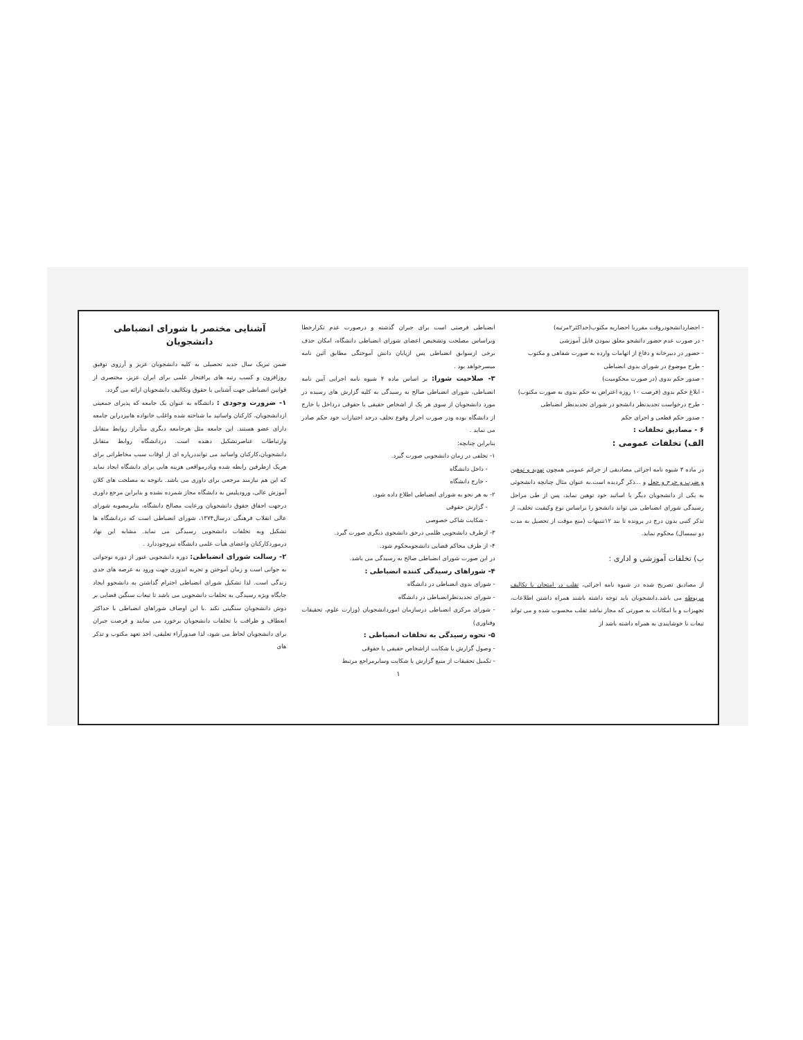آشنایی مختصر با شورای انضباطی دانشجویان
ضمن تبریک سال جدید تحصیلی به کلیه دانشجویان عزیز و آرزوی توفیق روزافزون و کسب رتبه های پرافتخار علمی برای ایران عزیز، مختصری از قوانین انضباطی جهت آشنایی با حقوق وتکالیف دانشجویان ارائه می گردد.
۱- ضرورت وجودی : دانشگاه به عنوان یک جامعه که پذیرای جمعیتی ازدانشجویان، کارکنان واساتید ما شناخته شده واغلب خانواده هانیزدراین جامعه دارای عضو هستند. این جامعه مثل هرجامعه دیگری متأثراز روابط متقابل وارتباطات عناصرتشکیل دهنده است. دردانشگاه روابط متقابل دانشجویان،کارکنان واساتید می توانددرپاره ای از اوقات سبب مخاطراتی برای هریک ازطرفین رابطه شده ویادرمواقعی هزینه هایی برای دانشگاه ایجاد نماید که این هم نیازمند مرجعی برای داوری می باشد. باتوجه به مصلحت های کلان آموزش عالی، ورودپلیس به دانشگاه مجاز شمرده نشده و بنابراین مرجع داوری درجهت احقاق حقوق دانشجویان ورعایت مصالح دانشگاه، بنابرمصوبه شورای عالی انقلاب فرهنگی درسال۱۳۷۴، شورای انضباطی است که دردانشگاه ها تشکیل وبه تخلفات دانشجویی رسیدگی می نماید. مشابه این نهاد درموردکارکنان واعضای هیأت علمی دانشگاه نیزوجوددارد .
۲- رسالت شورای انضباطی: دوره دانشجویی عبور از دوره نوجوانی به جوانی است و زمان آموختن و تجربه اندوزی جهت ورود به عرصه های جدی زندگی است. لذا تشکیل شورای انضباطی احترام گذاشتن به دانشجوو ایجاد جایگاه ویژه رسیدگی به تخلفات دانشجویی می باشد تا تبعات سنگین قضایی بر دوش دانشجویان سنگینی نکند .با این اوصاف شوراهای انضباطی با حداکثر انعطاف و ظرافت با تخلفات دانشجویان برخورد می نمایند و فرصت جبران برای دانشجویان لحاظ می شود، لذا صدورآراء تعلیقی، اخذ تعهد مکتوب و تذکر های
انضباطی فرصتی است برای جبران گذشته و درصورت عدم تکرارخطا وبراساس مصلحت وتشخیص اعضای شورای انضباطی دانشگاه، امکان حذف برخی ازسوابق انضباطی پس ازپایان دانش آموختگی مطابق آئین نامه میسرخواهد بود .
۳- صلاحیت شورا: بر اساس ماده ۴ شیوه نامه اجرایی آیین نامه انضباطی، شورای انضباطی صالح به رسیدگی به کلیه گزارش های رسیده در مورد دانشجویان از سوی هر یک از اشخاص حقیقی یا حقوقی درداخل یا خارج از دانشگاه بوده ودر صورت احراز وقوع تخلف درحد اختیارات خود حکم صادر می نماید .
بنابراین چنانچه:
۱- تخلفی در زمان دانشجویی صورت گیرد.
- داخل دانشگاه
- خارج دانشگاه
۲- به هر نحو به شورای انضباطی اطلاع داده شود.
- گزارش حقوقی
- شکایت شاکی خصوصی
۳- ازطرف دانشجویی ظلمی درحق دانشجوی دیگری صورت گیرد.
۴- از طرف محاکم قضایی دانشجومحکوم شود.
در این صورت شورای انضباطی صالح به رسیدگی می باشد.
۴- شوراهای رسیدگی کننده انضباطی :
- شورای بدوی انضباطی در دانشگاه
- شورای تجدیدنظرانضباطی در دانشگاه
- شورای مرکزی انضباطی درسازمان اموردانشجویان (وزارت علوم، تحقیقات وفناوری)
۵- نحوه رسیدگی به تخلفات انضباطی :
- وصول گزارش یا شکایت ازاشخاص حقیقی یا حقوقی
- تکمیل تحقیقات از منبع گزارش یا شکایت وسایرمراجع مرتبط
۱
- احضاردانشجودروقت مقرربا احضاریه مکتوب(حداکثر۲مرتبه)
- در صورت عدم حضور دانشجو معلق نمودن فایل آموزشی
- حضور در دبیرخانه و دفاع از اتهامات وارده به صورت شفاهی و مکتوب
- طرح موضوع در شورای بدوی انضباطی
- صدور حکم بدوی (در صورت محکومیت)
- ابلاغ حکم بدوی (فرصت ۱۰ روزه اعتراض به حکم بدوی به صورت مکتوب)
- طرح درخواست تجدیدنظر دانشجو در شورای تجدیدنظر انضباطی
- صدور حکم قطعی و اجرای حکم
۶ - مصادیق تخلفات :
الف) تخلفات عمومی :
در ماده ۳ شیوه نامه اجرائی مصادیقی از جرائم عمومی همچون تهدید و توهین و ضرب و جرح و جعل و ...ذکر گردیده است.به عنوان مثال چنانچه دانشجوئی به یکی از دانشجویان دیگر یا اساتید خود توهین نماید، پس از طی مراحل رسیدگی شورای انضباطی می تواند دانشجو را براساس نوع وکیفیت تخلف، از تذکر کتبی بدون درج در پرونده تا بند ۱۲تنبیهات (منع موقت از تحصیل به مدت دو نیمسال) محکوم نماید.
ب) تخلفات آموزشی و اداری :
از مصادیق تصریح شده در شیوه نامه اجرائی، تقلب در امتحان یا تکالیف مربوطه می باشد.دانشجویان باید توجه داشته باشند همراه داشتن اطلاعات، تجهیزات و یا امکانات به صورتی که مجاز نباشد تقلب محسوب شده و می تواند تبعات نا خوشایندی به همراه داشته باشد از